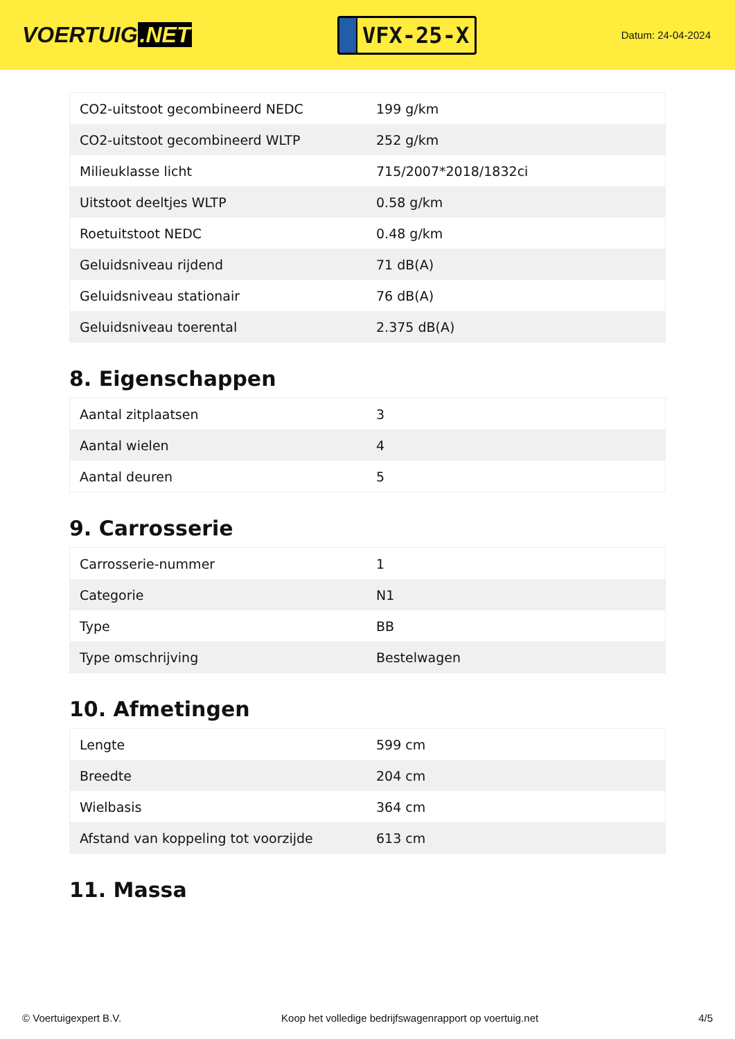VOERTUIG.NET
VFX-25-X
Datum: 24-04-2024
| CO2-uitstoot gecombineerd NEDC | 199 g/km |
| CO2-uitstoot gecombineerd WLTP | 252 g/km |
| Milieuklasse licht | 715/2007*2018/1832ci |
| Uitstoot deeltjes WLTP | 0.58 g/km |
| Roetuitstoot NEDC | 0.48 g/km |
| Geluidsniveau rijdend | 71 dB(A) |
| Geluidsniveau stationair | 76 dB(A) |
| Geluidsniveau toerental | 2.375 dB(A) |
8. Eigenschappen
| Aantal zitplaatsen | 3 |
| Aantal wielen | 4 |
| Aantal deuren | 5 |
9. Carrosserie
| Carrosserie-nummer | 1 |
| Categorie | N1 |
| Type | BB |
| Type omschrijving | Bestelwagen |
10. Afmetingen
| Lengte | 599 cm |
| Breedte | 204 cm |
| Wielbasis | 364 cm |
| Afstand van koppeling tot voorzijde | 613 cm |
11. Massa
© Voertuigexpert B.V. Koop het volledige bedrijfswagenrapport op voertuig.net 4/5